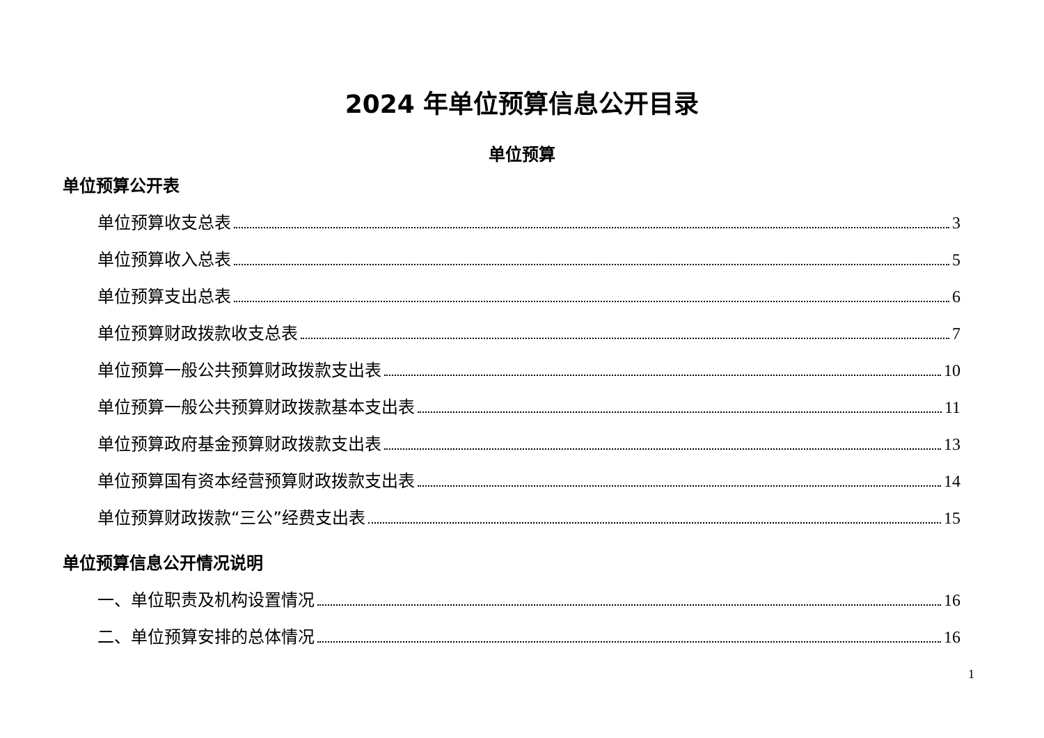2024 年单位预算信息公开目录
单位预算
单位预算公开表
单位预算收支总表 3
单位预算收入总表 5
单位预算支出总表 6
单位预算财政拨款收支总表 7
单位预算一般公共预算财政拨款支出表 10
单位预算一般公共预算财政拨款基本支出表 11
单位预算政府基金预算财政拨款支出表 13
单位预算国有资本经营预算财政拨款支出表 14
单位预算财政拨款“三公”经费支出表 15
单位预算信息公开情况说明
一、单位职责及机构设置情况 16
二、单位预算安排的总体情况 16
1